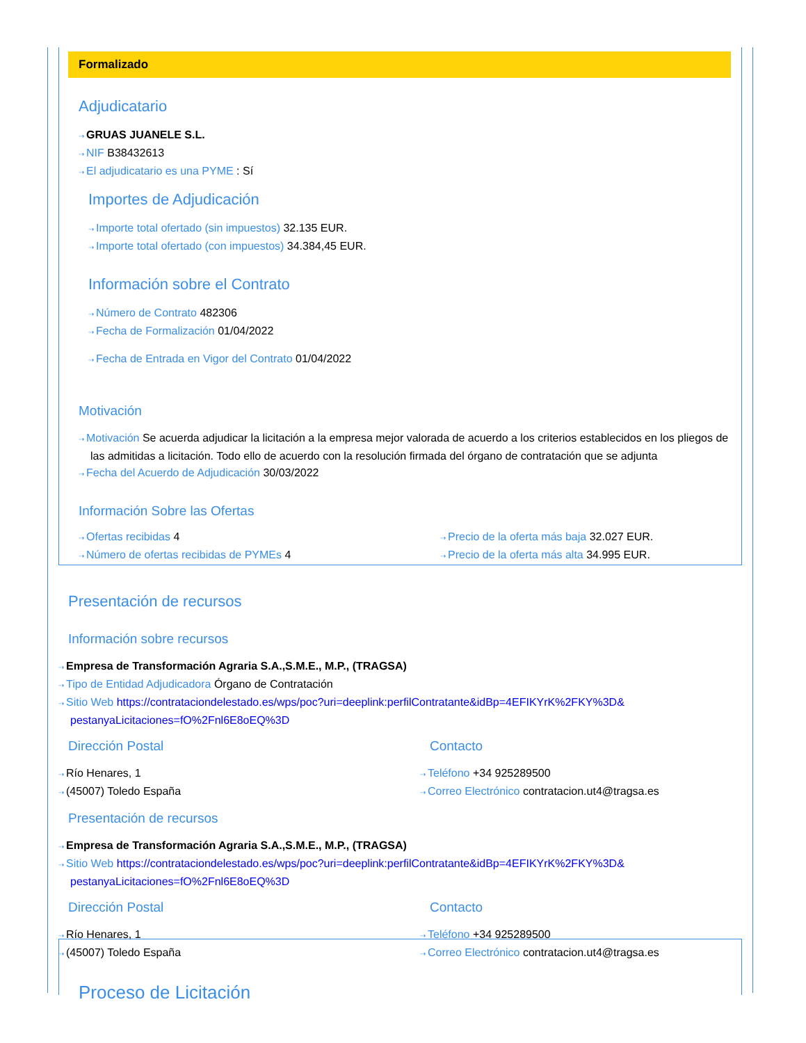Formalizado
Adjudicatario
⇢ GRUAS JUANELE S.L.
⇢ NIF B38432613
⇢ El adjudicatario es una PYME : Sí
Importes de Adjudicación
⇢ Importe total ofertado (sin impuestos) 32.135 EUR.
⇢ Importe total ofertado (con impuestos) 34.384,45 EUR.
Información sobre el Contrato
⇢ Número de Contrato 482306
⇢ Fecha de Formalización 01/04/2022
⇢ Fecha de Entrada en Vigor del Contrato 01/04/2022
Motivación
⇢ Motivación Se acuerda adjudicar la licitación a la empresa mejor valorada de acuerdo a los criterios establecidos en los pliegos de las admitidas a licitación. Todo ello de acuerdo con la resolución firmada del órgano de contratación que se adjunta
⇢ Fecha del Acuerdo de Adjudicación 30/03/2022
Información Sobre las Ofertas
⇢ Ofertas recibidas 4
⇢ Número de ofertas recibidas de PYMEs 4
⇢ Precio de la oferta más baja 32.027 EUR.
⇢ Precio de la oferta más alta 34.995 EUR.
Presentación de recursos
Información sobre recursos
⇢ Empresa de Transformación Agraria S.A.,S.M.E., M.P., (TRAGSA)
⇢ Tipo de Entidad Adjudicadora Órgano de Contratación
⇢ Sitio Web https://contrataciondelestado.es/wps/poc?uri=deeplink:perfilContratante&idBp=4EFIKYrK%2FKY%3D& pestanyaLicitaciones=fO%2Fnl6E8oEQ%3D
Dirección Postal
⇢ Río Henares, 1
⇢ (45007) Toledo España
Contacto
⇢ Teléfono +34 925289500
⇢ Correo Electrónico contratacion.ut4@tragsa.es
Presentación de recursos
⇢ Empresa de Transformación Agraria S.A.,S.M.E., M.P., (TRAGSA)
⇢ Sitio Web https://contrataciondelestado.es/wps/poc?uri=deeplink:perfilContratante&idBp=4EFIKYrK%2FKY%3D& pestanyaLicitaciones=fO%2Fnl6E8oEQ%3D
Dirección Postal
⇢ Río Henares, 1
⇢ (45007) Toledo España
Contacto
⇢ Teléfono +34 925289500
⇢ Correo Electrónico contratacion.ut4@tragsa.es
Proceso de Licitación